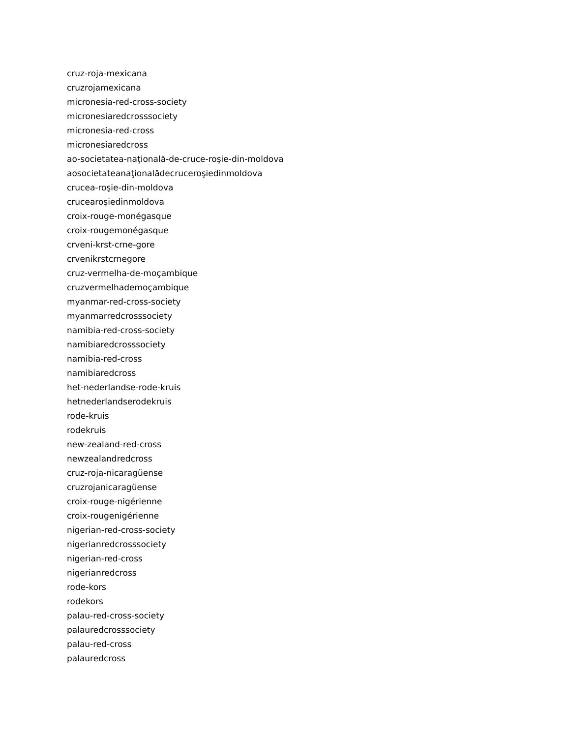cruz-roja-mexicana
cruzrojamexicana
micronesia-red-cross-society
micronesiaredcrosssociety
micronesia-red-cross
micronesiaredcross
ao-societatea-naţională-de-cruce-roşie-din-moldova
aosocietateanaţionalădecruceroşiedinmoldova
crucea-roşie-din-moldova
crucearoşiedinmoldova
croix-rouge-monégasque
croix-rougemonégasque
crveni-krst-crne-gore
crvenikrstcrnegore
cruz-vermelha-de-moçambique
cruzvermelhademoçambique
myanmar-red-cross-society
myanmarredcrosssociety
namibia-red-cross-society
namibiaredcrosssociety
namibia-red-cross
namibiaredcross
het-nederlandse-rode-kruis
hetnederlandserodekruis
rode-kruis
rodekruis
new-zealand-red-cross
newzealandredcross
cruz-roja-nicaragüense
cruzrojanicaragüense
croix-rouge-nigérienne
croix-rougenigérienne
nigerian-red-cross-society
nigerianredcrosssociety
nigerian-red-cross
nigerianredcross
rode-kors
rodekors
palau-red-cross-society
palauredcrosssociety
palau-red-cross
palauredcross